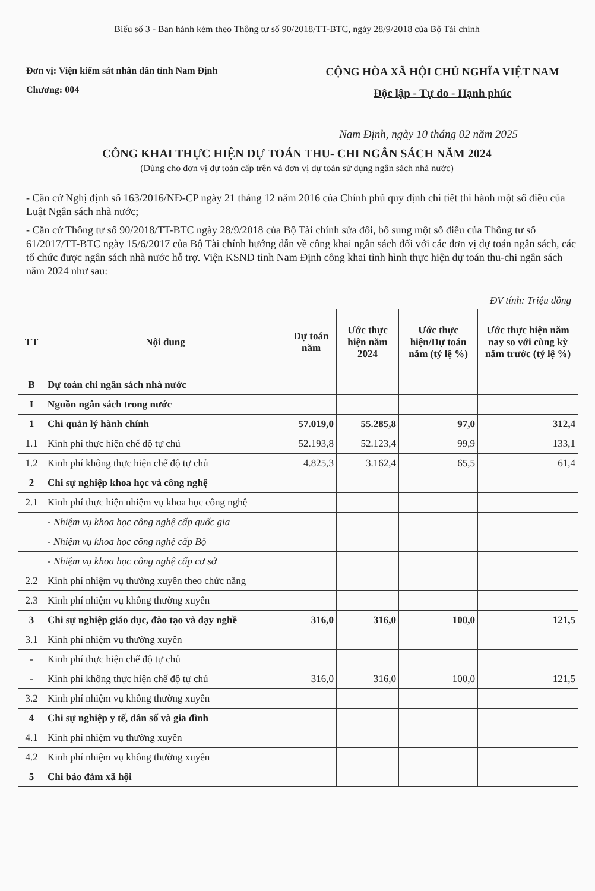Biểu số 3 - Ban hành kèm theo Thông tư số 90/2018/TT-BTC, ngày 28/9/2018 của Bộ Tài chính
Đơn vị: Viện kiểm sát nhân dân tỉnh Nam Định
Chương: 004
CỘNG HÒA XÃ HỘI CHỦ NGHĨA VIỆT NAM
Độc lập - Tự do - Hạnh phúc
Nam Định, ngày 10 tháng 02 năm 2025
CÔNG KHAI THỰC HIỆN DỰ TOÁN THU- CHI NGÂN SÁCH NĂM 2024
(Dùng cho đơn vị dự toán cấp trên và đơn vị dự toán sử dụng ngân sách nhà nước)
- Căn cứ Nghị định số 163/2016/NĐ-CP ngày 21 tháng 12 năm 2016 của Chính phủ quy định chi tiết thi hành một số điều của Luật Ngân sách nhà nước;
- Căn cứ Thông tư số 90/2018/TT-BTC ngày 28/9/2018 của Bộ Tài chính sửa đổi, bổ sung một số điều của Thông tư số 61/2017/TT-BTC ngày 15/6/2017 của Bộ Tài chính hướng dẫn về công khai ngân sách đối với các đơn vị dự toán ngân sách, các tổ chức được ngân sách nhà nước hỗ trợ. Viện KSND tỉnh Nam Định công khai tình hình thực hiện dự toán thu-chi ngân sách năm 2024 như sau:
ĐV tính: Triệu đồng
| TT | Nội dung | Dự toán năm | Ước thực hiện năm 2024 | Ước thực hiện/Dự toán năm (tỷ lệ %) | Ước thực hiện năm nay so với cùng kỳ năm trước (tỷ lệ %) |
| --- | --- | --- | --- | --- | --- |
| B | Dự toán chi ngân sách nhà nước | | | | |
| I | Nguồn ngân sách trong nước | | | | |
| 1 | Chi quản lý hành chính | 57.019,0 | 55.285,8 | 97,0 | 312,4 |
| 1.1 | Kinh phí thực hiện chế độ tự chủ | 52.193,8 | 52.123,4 | 99,9 | 133,1 |
| 1.2 | Kinh phí không thực hiện chế độ tự chủ | 4.825,3 | 3.162,4 | 65,5 | 61,4 |
| 2 | Chi sự nghiệp khoa học và công nghệ | | | | |
| 2.1 | Kinh phí thực hiện nhiệm vụ khoa học công nghệ | | | | |
| | - Nhiệm vụ khoa học công nghệ cấp quốc gia | | | | |
| | - Nhiệm vụ khoa học công nghệ cấp Bộ | | | | |
| | - Nhiệm vụ khoa học công nghệ cấp cơ sở | | | | |
| 2.2 | Kinh phí nhiệm vụ thường xuyên theo chức năng | | | | |
| 2.3 | Kinh phí nhiệm vụ không thường xuyên | | | | |
| 3 | Chi sự nghiệp giáo dục, đào tạo và dạy nghề | 316,0 | 316,0 | 100,0 | 121,5 |
| 3.1 | Kinh phí nhiệm vụ thường xuyên | | | | |
| - | Kinh phí thực hiện chế độ tự chủ | | | | |
| - | Kinh phí không thực hiện chế độ tự chủ | 316,0 | 316,0 | 100,0 | 121,5 |
| 3.2 | Kinh phí nhiệm vụ không thường xuyên | | | | |
| 4 | Chi sự nghiệp y tế, dân số và gia đình | | | | |
| 4.1 | Kinh phí nhiệm vụ thường xuyên | | | | |
| 4.2 | Kinh phí nhiệm vụ không thường xuyên | | | | |
| 5 | Chi bảo đảm xã hội | | | | |